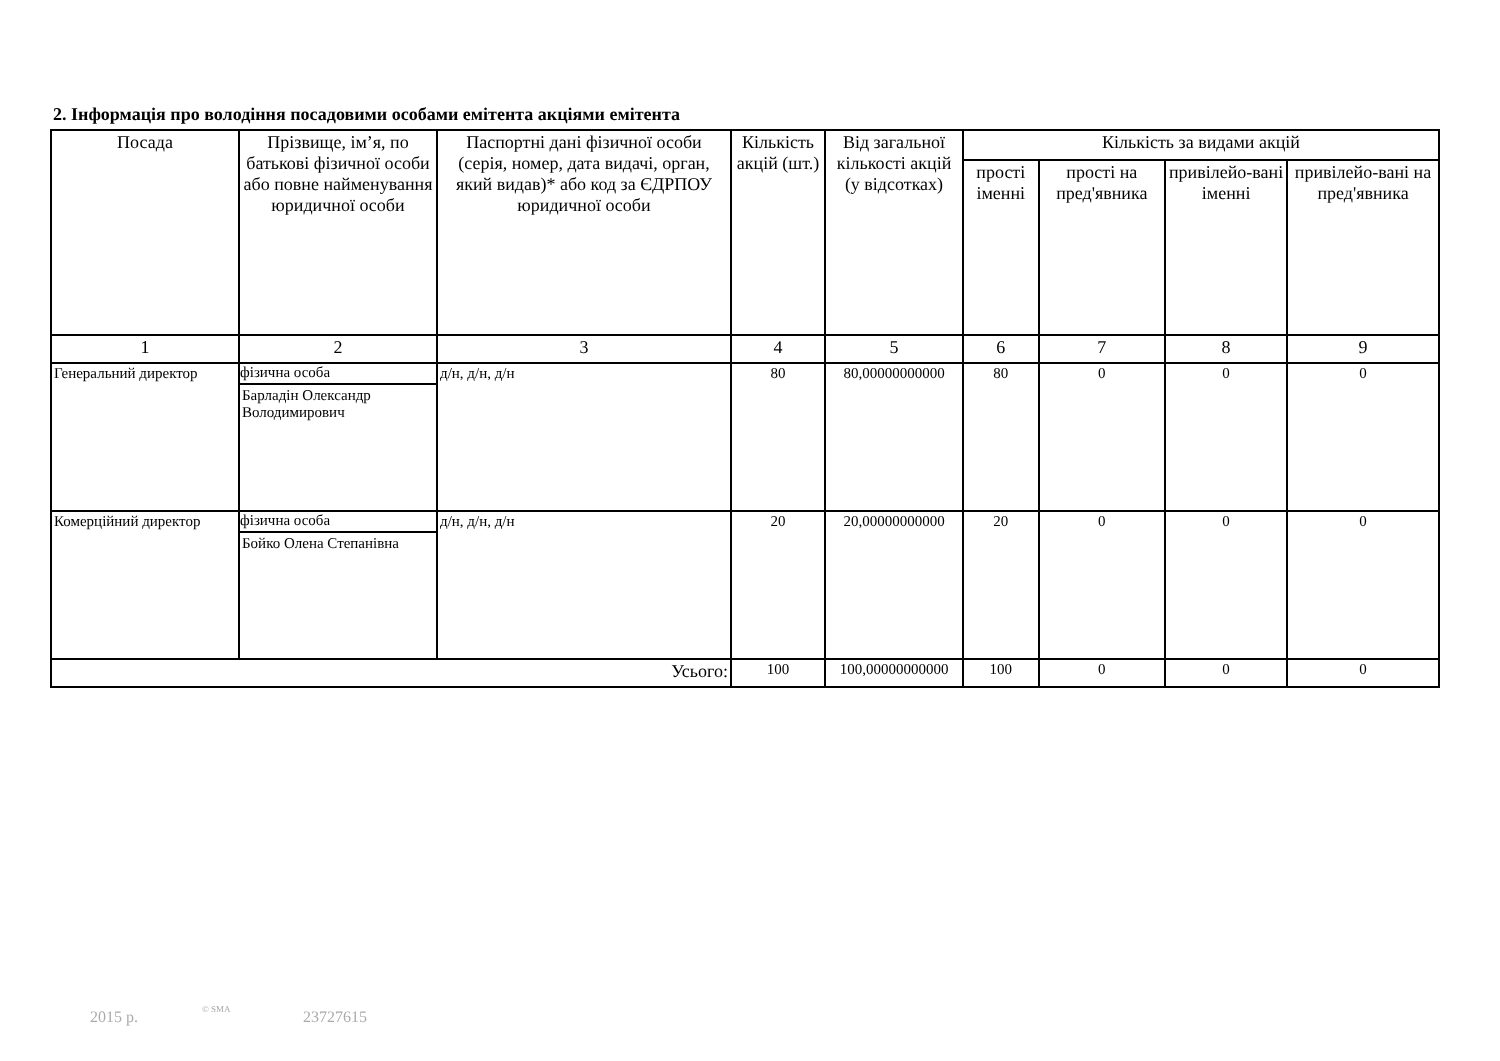2. Інформація про володіння посадовими особами емітента акціями емітента
| Посада | Прізвище, ім’я, по батькові фізичної особи або повне найменування юридичної особи | Паспортні дані фізичної особи (серія, номер, дата видачі, орган, який видав)* або код за ЄДРПОУ юридичної особи | Кількість акцій (шт.) | Від загальної кількості акцій (у відсотках) | Кількість за видами акцій | | | |
| --- | --- | --- | --- | --- | --- | --- | --- | --- |
| | | | | | прості іменні | прості на пред'явника | привілейо-вані іменні | привілейо-вані на пред'явника |
| 1 | 2 | 3 | 4 | 5 | 6 | 7 | 8 | 9 |
| Генеральний директор | фізична особа Барладін Олександр Володимирович | д/н, д/н, д/н | 80 | 80,00000000000 | 80 | 0 | 0 | 0 |
| Комерційний директор | фізична особа Бойко Олена Степанівна | д/н, д/н, д/н | 20 | 20,00000000000 | 20 | 0 | 0 | 0 |
| Усього: | | | 100 | 100,00000000000 | 100 | 0 | 0 | 0 |
2015 р. © SMA 23727615